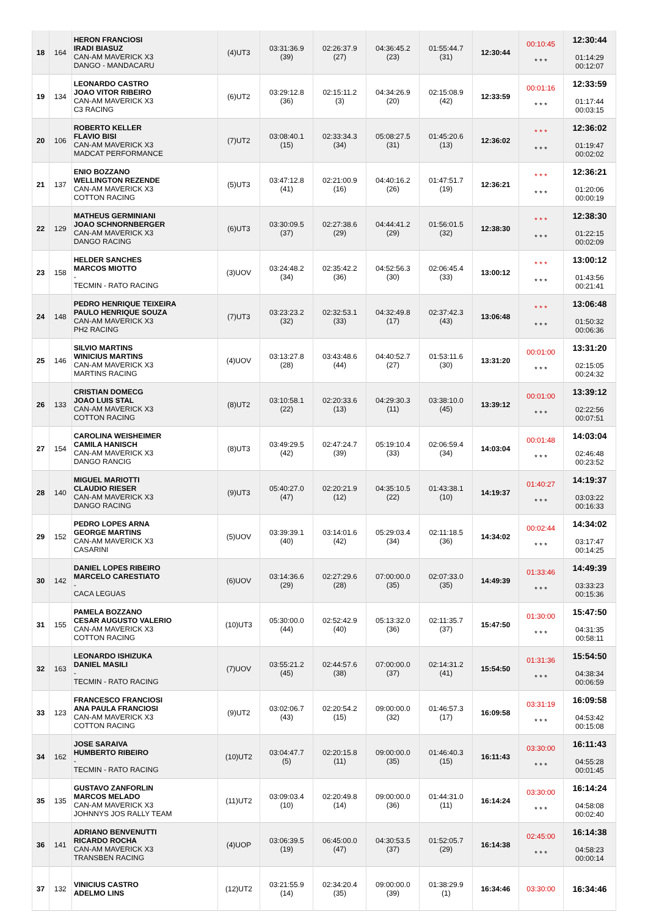| 18 | 164 | HERON FRANCIOSI IRADI BIASUZ CAN-AM MAVERICK X3 DANGO - MANDACARU | (4)UT3 | 03:31:36.9 (39) | 02:26:37.9 (27) | 04:36:45.2 (23) | 01:55:44.7 (31) | 12:30:44 | 00:10:45 * * * | 12:30:44 01:14:29 00:12:07 |
| 19 | 134 | LEONARDO CASTRO JOAO VITOR RIBEIRO CAN-AM MAVERICK X3 C3 RACING | (6)UT2 | 03:29:12.8 (36) | 02:15:11.2 (3) | 04:34:26.9 (20) | 02:15:08.9 (42) | 12:33:59 | 00:01:16 * * * | 12:33:59 01:17:44 00:03:15 |
| 20 | 106 | ROBERTO KELLER FLAVIO BISI CAN-AM MAVERICK X3 MADCAT PERFORMANCE | (7)UT2 | 03:08:40.1 (15) | 02:33:34.3 (34) | 05:08:27.5 (31) | 01:45:20.6 (13) | 12:36:02 | * * * * * * | 12:36:02 01:19:47 00:02:02 |
| 21 | 137 | ENIO BOZZANO WELLINGTON REZENDE CAN-AM MAVERICK X3 COTTON RACING | (5)UT3 | 03:47:12.8 (41) | 02:21:00.9 (16) | 04:40:16.2 (26) | 01:47:51.7 (19) | 12:36:21 | * * * * * * | 12:36:21 01:20:06 00:00:19 |
| 22 | 129 | MATHEUS GERMINIANI JOAO SCHNORNBERGER CAN-AM MAVERICK X3 DANGO RACING | (6)UT3 | 03:30:09.5 (37) | 02:27:38.6 (29) | 04:44:41.2 (29) | 01:56:01.5 (32) | 12:38:30 | * * * * * * | 12:38:30 01:22:15 00:02:09 |
| 23 | 158 | HELDER SANCHES MARCOS MIOTTO - TECMIN - RATO RACING | (3)UOV | 03:24:48.2 (34) | 02:35:42.2 (36) | 04:52:56.3 (30) | 02:06:45.4 (33) | 13:00:12 | * * * * * * | 13:00:12 01:43:56 00:21:41 |
| 24 | 148 | PEDRO HENRIQUE TEIXEIRA PAULO HENRIQUE SOUZA CAN-AM MAVERICK X3 PH2 RACING | (7)UT3 | 03:23:23.2 (32) | 02:32:53.1 (33) | 04:32:49.8 (17) | 02:37:42.3 (43) | 13:06:48 | * * * * * * | 13:06:48 01:50:32 00:06:36 |
| 25 | 146 | SILVIO MARTINS WINICIUS MARTINS CAN-AM MAVERICK X3 MARTINS RACING | (4)UOV | 03:13:27.8 (28) | 03:43:48.6 (44) | 04:40:52.7 (27) | 01:53:11.6 (30) | 13:31:20 | 00:01:00 * * * | 13:31:20 02:15:05 00:24:32 |
| 26 | 133 | CRISTIAN DOMECG JOAO LUIS STAL CAN-AM MAVERICK X3 COTTON RACING | (8)UT2 | 03:10:58.1 (22) | 02:20:33.6 (13) | 04:29:30.3 (11) | 03:38:10.0 (45) | 13:39:12 | 00:01:00 * * * | 13:39:12 02:22:56 00:07:51 |
| 27 | 154 | CAROLINA WEISHEIMER CAMILA HANISCH CAN-AM MAVERICK X3 DANGO RANCIG | (8)UT3 | 03:49:29.5 (42) | 02:47:24.7 (39) | 05:19:10.4 (33) | 02:06:59.4 (34) | 14:03:04 | 00:01:48 * * * | 14:03:04 02:46:48 00:23:52 |
| 28 | 140 | MIGUEL MARIOTTI CLAUDIO RIESER CAN-AM MAVERICK X3 DANGO RACING | (9)UT3 | 05:40:27.0 (47) | 02:20:21.9 (12) | 04:35:10.5 (22) | 01:43:38.1 (10) | 14:19:37 | 01:40:27 * * * | 14:19:37 03:03:22 00:16:33 |
| 29 | 152 | PEDRO LOPES ARNA GEORGE MARTINS CAN-AM MAVERICK X3 CASARINI | (5)UOV | 03:39:39.1 (40) | 03:14:01.6 (42) | 05:29:03.4 (34) | 02:11:18.5 (36) | 14:34:02 | 00:02:44 * * * | 14:34:02 03:17:47 00:14:25 |
| 30 | 142 | DANIEL LOPES RIBEIRO MARCELO CARESTIATO - CACA LEGUAS | (6)UOV | 03:14:36.6 (29) | 02:27:29.6 (28) | 07:00:00.0 (35) | 02:07:33.0 (35) | 14:49:39 | 01:33:46 * * * | 14:49:39 03:33:23 00:15:36 |
| 31 | 155 | PAMELA BOZZANO CESAR AUGUSTO VALERIO CAN-AM MAVERICK X3 COTTON RACING | (10)UT3 | 05:30:00.0 (44) | 02:52:42.9 (40) | 05:13:32.0 (36) | 02:11:35.7 (37) | 15:47:50 | 01:30:00 * * * | 15:47:50 04:31:35 00:58:11 |
| 32 | 163 | LEONARDO ISHIZUKA DANIEL MASILI - TECMIN - RATO RACING | (7)UOV | 03:55:21.2 (45) | 02:44:57.6 (38) | 07:00:00.0 (37) | 02:14:31.2 (41) | 15:54:50 | 01:31:36 * * * | 15:54:50 04:38:34 00:06:59 |
| 33 | 123 | FRANCESCO FRANCIOSI ANA PAULA FRANCIOSI CAN-AM MAVERICK X3 COTTON RACING | (9)UT2 | 03:02:06.7 (43) | 02:20:54.2 (15) | 09:00:00.0 (32) | 01:46:57.3 (17) | 16:09:58 | 03:31:19 * * * | 16:09:58 04:53:42 00:15:08 |
| 34 | 162 | JOSE SARAIVA HUMBERTO RIBEIRO - TECMIN - RATO RACING | (10)UT2 | 03:04:47.7 (5) | 02:20:15.8 (11) | 09:00:00.0 (35) | 01:46:40.3 (15) | 16:11:43 | 03:30:00 * * * | 16:11:43 04:55:28 00:01:45 |
| 35 | 135 | GUSTAVO ZANFORLIN MARCOS MELADO CAN-AM MAVERICK X3 JOHNNYS JOS RALLY TEAM | (11)UT2 | 03:09:03.4 (10) | 02:20:49.8 (14) | 09:00:00.0 (36) | 01:44:31.0 (11) | 16:14:24 | 03:30:00 * * * | 16:14:24 04:58:08 00:02:40 |
| 36 | 141 | ADRIANO BENVENUTTI RICARDO ROCHA CAN-AM MAVERICK X3 TRANSBEN RACING | (4)UOP | 03:06:39.5 (19) | 06:45:00.0 (47) | 04:30:53.5 (37) | 01:52:05.7 (29) | 16:14:38 | 02:45:00 * * * | 16:14:38 04:58:23 00:00:14 |
| 37 | 132 | VINICIUS CASTRO ADELMO LINS | (12)UT2 | 03:21:55.9 (14) | 02:34:20.4 (35) | 09:00:00.0 (39) | 01:38:29.9 (1) | 16:34:46 | 03:30:00 | 16:34:46 |